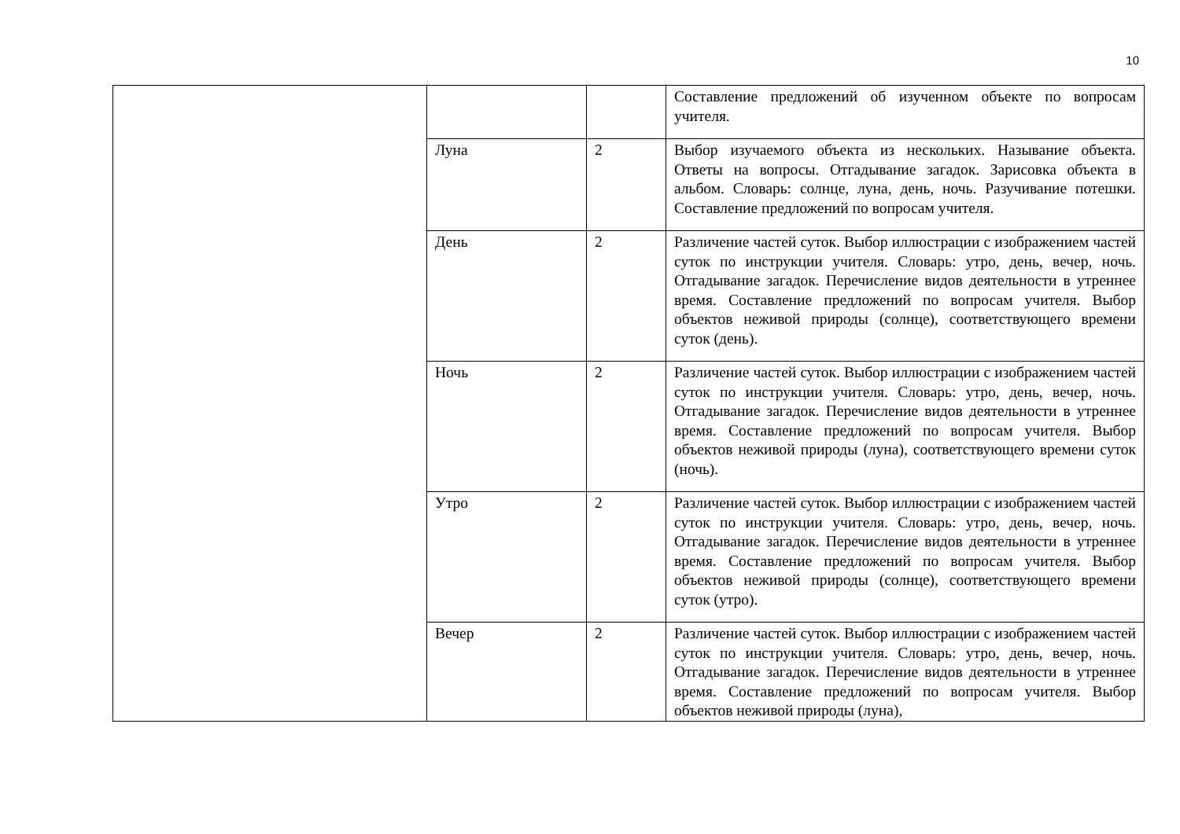10
| | | | Составление предложений об изученном объекте по вопросам учителя. |
| | Луна | 2 | Выбор изучаемого объекта из нескольких. Называние объекта. Ответы на вопросы. Отгадывание загадок. Зарисовка объекта в альбом. Словарь: солнце, луна, день, ночь. Разучивание потешки. Составление предложений по вопросам учителя. |
| | День | 2 | Различение частей суток. Выбор иллюстрации с изображением частей суток по инструкции учителя. Словарь: утро, день, вечер, ночь. Отгадывание загадок. Перечисление видов деятельности в утреннее время. Составление предложений по вопросам учителя. Выбор объектов неживой природы (солнце), соответствующего времени суток (день). |
| | Ночь | 2 | Различение частей суток. Выбор иллюстрации с изображением частей суток по инструкции учителя. Словарь: утро, день, вечер, ночь. Отгадывание загадок. Перечисление видов деятельности в утреннее время. Составление предложений по вопросам учителя. Выбор объектов неживой природы (луна), соответствующего времени суток (ночь). |
| | Утро | 2 | Различение частей суток. Выбор иллюстрации с изображением частей суток по инструкции учителя. Словарь: утро, день, вечер, ночь. Отгадывание загадок. Перечисление видов деятельности в утреннее время. Составление предложений по вопросам учителя. Выбор объектов неживой природы (солнце), соответствующего времени суток (утро). |
| | Вечер | 2 | Различение частей суток. Выбор иллюстрации с изображением частей суток по инструкции учителя. Словарь: утро, день, вечер, ночь. Отгадывание загадок. Перечисление видов деятельности в утреннее время. Составление предложений по вопросам учителя. Выбор объектов неживой природы (луна), |